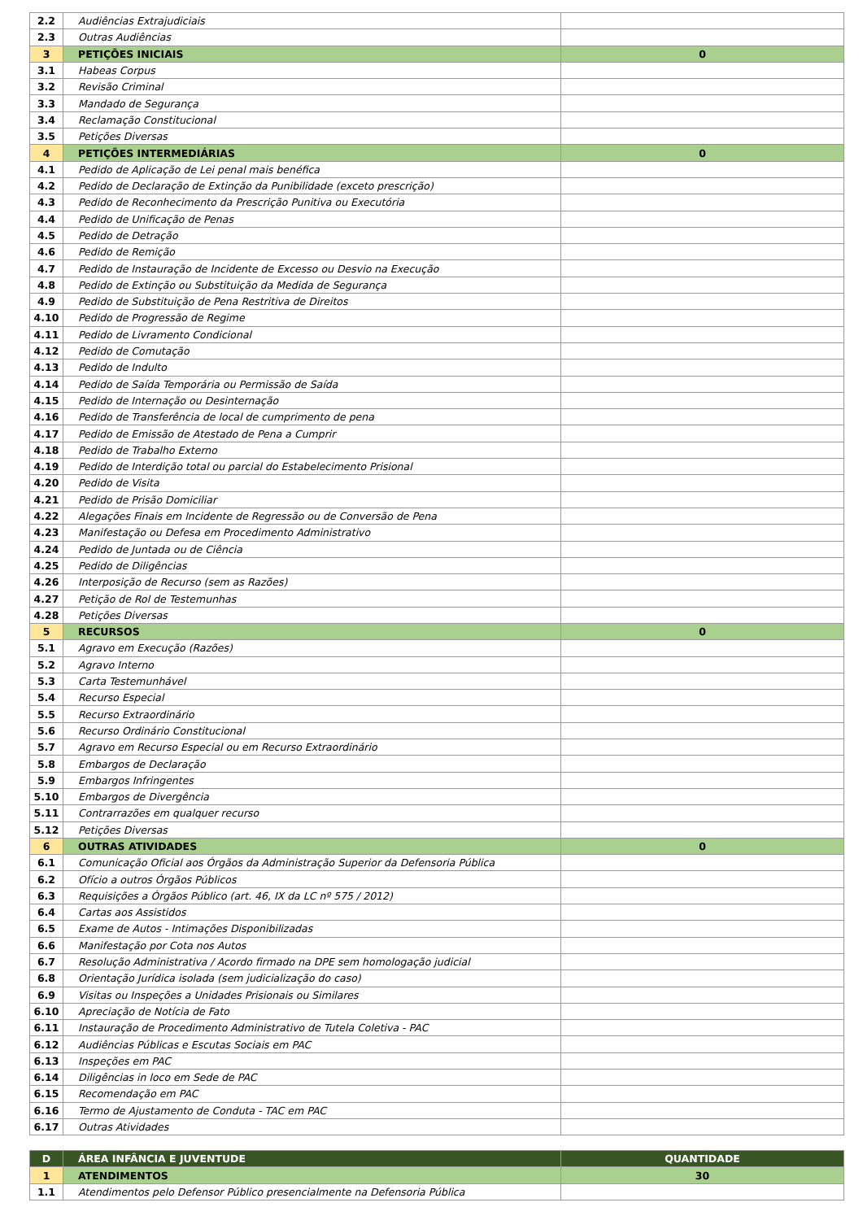| 2.2 | Audiências Extrajudiciais | |
| 2.3 | Outras Audiências | |
| 3 | PETIÇÕES INICIAIS | 0 |
| 3.1 | Habeas Corpus | |
| 3.2 | Revisão Criminal | |
| 3.3 | Mandado de Segurança | |
| 3.4 | Reclamação Constitucional | |
| 3.5 | Petições Diversas | |
| 4 | PETIÇÕES INTERMEDIÁRIAS | 0 |
| 4.1 | Pedido de Aplicação de Lei penal mais benéfica | |
| 4.2 | Pedido de Declaração de Extinção da Punibilidade (exceto prescrição) | |
| 4.3 | Pedido de Reconhecimento da Prescrição Punitiva ou Executória | |
| 4.4 | Pedido de Unificação de Penas | |
| 4.5 | Pedido de Detração | |
| 4.6 | Pedido de Remição | |
| 4.7 | Pedido de Instauração de Incidente de Excesso ou Desvio na Execução | |
| 4.8 | Pedido de Extinção ou Substituição da Medida de Segurança | |
| 4.9 | Pedido de Substituição de Pena Restritiva de Direitos | |
| 4.10 | Pedido de Progressão de Regime | |
| 4.11 | Pedido de Livramento Condicional | |
| 4.12 | Pedido de Comutação | |
| 4.13 | Pedido de Indulto | |
| 4.14 | Pedido de Saída Temporária ou Permissão de Saída | |
| 4.15 | Pedido de Internação ou Desinternação | |
| 4.16 | Pedido de Transferência de local de cumprimento de pena | |
| 4.17 | Pedido de Emissão de Atestado de Pena a Cumprir | |
| 4.18 | Pedido de Trabalho Externo | |
| 4.19 | Pedido de Interdição total ou parcial do Estabelecimento Prisional | |
| 4.20 | Pedido de Visita | |
| 4.21 | Pedido de Prisão Domiciliar | |
| 4.22 | Alegações Finais em Incidente de Regressão ou de Conversão de Pena | |
| 4.23 | Manifestação ou Defesa em Procedimento Administrativo | |
| 4.24 | Pedido de Juntada ou de Ciência | |
| 4.25 | Pedido de Diligências | |
| 4.26 | Interposição de Recurso (sem as Razões) | |
| 4.27 | Petição de Rol de Testemunhas | |
| 4.28 | Petições Diversas | |
| 5 | RECURSOS | 0 |
| 5.1 | Agravo em Execução (Razões) | |
| 5.2 | Agravo Interno | |
| 5.3 | Carta Testemunhável | |
| 5.4 | Recurso Especial | |
| 5.5 | Recurso Extraordinário | |
| 5.6 | Recurso Ordinário Constitucional | |
| 5.7 | Agravo em Recurso Especial ou em Recurso Extraordinário | |
| 5.8 | Embargos de Declaração | |
| 5.9 | Embargos Infringentes | |
| 5.10 | Embargos de Divergência | |
| 5.11 | Contrarrazões em qualquer recurso | |
| 5.12 | Petições Diversas | |
| 6 | OUTRAS ATIVIDADES | 0 |
| 6.1 | Comunicação Oficial aos Órgãos da Administração Superior da Defensoria Pública | |
| 6.2 | Ofício a outros Órgãos Públicos | |
| 6.3 | Requisições a Órgãos Público (art. 46, IX da LC nº 575 / 2012) | |
| 6.4 | Cartas aos Assistidos | |
| 6.5 | Exame de Autos - Intimações Disponibilizadas | |
| 6.6 | Manifestação por Cota nos Autos | |
| 6.7 | Resolução Administrativa / Acordo firmado na DPE sem homologação judicial | |
| 6.8 | Orientação Jurídica isolada (sem judicialização do caso) | |
| 6.9 | Visitas ou Inspeções a Unidades Prisionais ou Similares | |
| 6.10 | Apreciação de Notícia de Fato | |
| 6.11 | Instauração de Procedimento Administrativo de Tutela Coletiva - PAC | |
| 6.12 | Audiências Públicas e Escutas Sociais em PAC | |
| 6.13 | Inspeções em PAC | |
| 6.14 | Diligências in loco em Sede de PAC | |
| 6.15 | Recomendação em PAC | |
| 6.16 | Termo de Ajustamento de Conduta - TAC em PAC | |
| 6.17 | Outras Atividades | |
| D | ÁREA INFÂNCIA E JUVENTUDE | QUANTIDADE |
| --- | --- | --- |
| 1 | ATENDIMENTOS | 30 |
| 1.1 | Atendimentos pelo Defensor Público presencialmente na Defensoria Pública | |